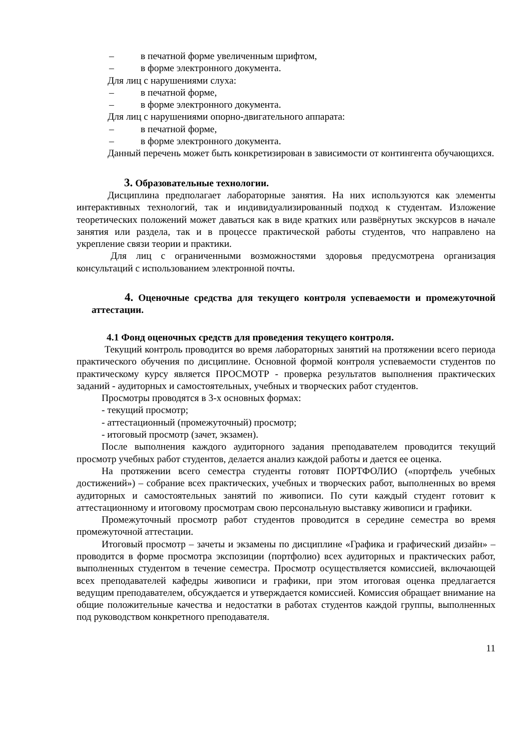– в печатной форме увеличенным шрифтом,
– в форме электронного документа.
Для лиц с нарушениями слуха:
– в печатной форме,
– в форме электронного документа.
Для лиц с нарушениями опорно-двигательного аппарата:
– в печатной форме,
– в форме электронного документа.
Данный перечень может быть конкретизирован в зависимости от контингента обучающихся.
3. Образовательные технологии.
Дисциплина предполагает лабораторные занятия. На них используются как элементы интерактивных технологий, так и индивидуализированный подход к студентам. Изложение теоретических положений может даваться как в виде кратких или развёрнутых экскурсов в начале занятия или раздела, так и в процессе практической работы студентов, что направлено на укрепление связи теории и практики.
Для лиц с ограниченными возможностями здоровья предусмотрена организация консультаций с использованием электронной почты.
4. Оценочные средства для текущего контроля успеваемости и промежуточной аттестации.
4.1 Фонд оценочных средств для проведения текущего контроля.
Текущий контроль проводится во время лабораторных занятий на протяжении всего периода практического обучения по дисциплине. Основной формой контроля успеваемости студентов по практическому курсу является ПРОСМОТР - проверка результатов выполнения практических заданий - аудиторных и самостоятельных, учебных и творческих работ студентов.
Просмотры проводятся в 3-х основных формах:
- текущий просмотр;
- аттестационный (промежуточный) просмотр;
- итоговый просмотр (зачет, экзамен).
После выполнения каждого аудиторного задания преподавателем проводится текущий просмотр учебных работ студентов, делается анализ каждой работы и дается ее оценка.
На протяжении всего семестра студенты готовят ПОРТФОЛИО («портфель учебных достижений») – собрание всех практических, учебных и творческих работ, выполненных во время аудиторных и самостоятельных занятий по живописи. По сути каждый студент готовит к аттестационному и итоговому просмотрам свою персональную выставку живописи и графики.
Промежуточный просмотр работ студентов проводится в середине семестра во время промежуточной аттестации.
Итоговый просмотр – зачеты и экзамены по дисциплине «Графика и графический дизайн» – проводится в форме просмотра экспозиции (портфолио) всех аудиторных и практических работ, выполненных студентом в течение семестра. Просмотр осуществляется комиссией, включающей всех преподавателей кафедры живописи и графики, при этом итоговая оценка предлагается ведущим преподавателем, обсуждается и утверждается комиссией. Комиссия обращает внимание на общие положительные качества и недостатки в работах студентов каждой группы, выполненных под руководством конкретного преподавателя.
11